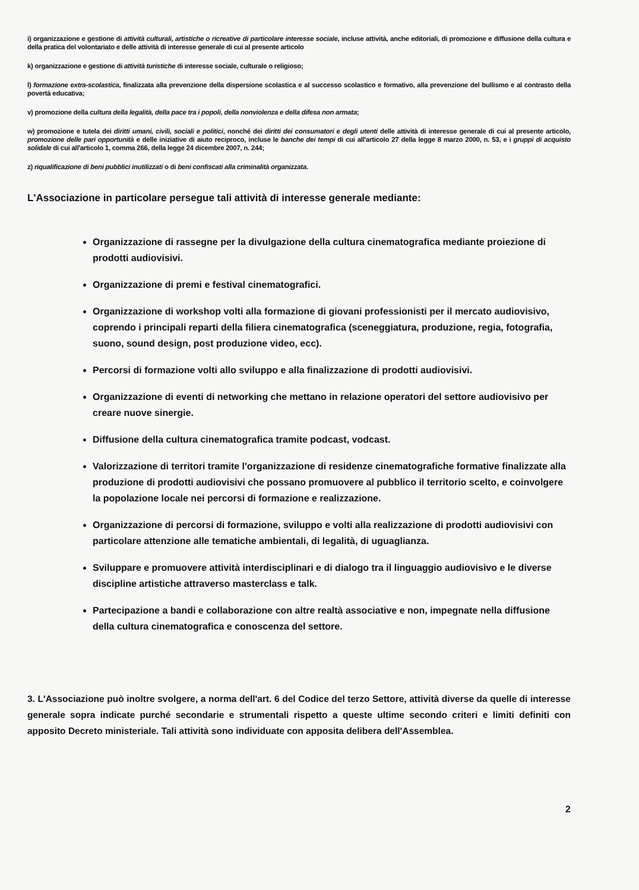i) organizzazione e gestione di attività culturali, artistiche o ricreative di particolare interesse sociale, incluse attività, anche editoriali, di promozione e diffusione della cultura e della pratica del volontariato e delle attività di interesse generale di cui al presente articolo
k) organizzazione e gestione di attività turistiche di interesse sociale, culturale o religioso;
l) formazione extra-scolastica, finalizzata alla prevenzione della dispersione scolastica e al successo scolastico e formativo, alla prevenzione del bullismo e al contrasto della povertà educativa;
v) promozione della cultura della legalità, della pace tra i popoli, della nonviolenza e della difesa non armata;
w) promozione e tutela dei diritti umani, civili, sociali e politici, nonché dei diritti dei consumatori e degli utenti delle attività di interesse generale di cui al presente articolo, promozione delle pari opportunità e delle iniziative di aiuto reciproco, incluse le banche dei tempi di cui all'articolo 27 della legge 8 marzo 2000, n. 53, e i gruppi di acquisto solidale di cui all'articolo 1, comma 266, della legge 24 dicembre 2007, n. 244;
z) riqualificazione di beni pubblici inutilizzati o di beni confiscati alla criminalità organizzata.
L'Associazione in particolare persegue tali attività di interesse generale mediante:
Organizzazione di rassegne per la divulgazione della cultura cinematografica mediante proiezione di prodotti audiovisivi.
Organizzazione di premi e festival cinematografici.
Organizzazione di workshop volti alla formazione di giovani professionisti per il mercato audiovisivo, coprendo i principali reparti della filiera cinematografica (sceneggiatura, produzione, regia, fotografia, suono, sound design, post produzione video, ecc).
Percorsi di formazione volti allo sviluppo e alla finalizzazione di prodotti audiovisivi.
Organizzazione di eventi di networking che mettano in relazione operatori del settore audiovisivo per creare nuove sinergie.
Diffusione della cultura cinematografica tramite podcast, vodcast.
Valorizzazione di territori tramite l'organizzazione di residenze cinematografiche formative finalizzate alla produzione di prodotti audiovisivi che possano promuovere al pubblico il territorio scelto, e coinvolgere la popolazione locale nei percorsi di formazione e realizzazione.
Organizzazione di percorsi di formazione, sviluppo e volti alla realizzazione di prodotti audiovisivi con particolare attenzione alle tematiche ambientali, di legalità, di uguaglianza.
Sviluppare e promuovere attività interdisciplinari e di dialogo tra il linguaggio audiovisivo e le diverse discipline artistiche attraverso masterclass e talk.
Partecipazione a bandi e collaborazione con altre realtà associative e non, impegnate nella diffusione della cultura cinematografica e conoscenza del settore.
3. L'Associazione può inoltre svolgere, a norma dell'art. 6 del Codice del terzo Settore, attività diverse da quelle di interesse generale sopra indicate purché secondarie e strumentali rispetto a queste ultime secondo criteri e limiti definiti con apposito Decreto ministeriale. Tali attività sono individuate con apposita delibera dell'Assemblea.
2